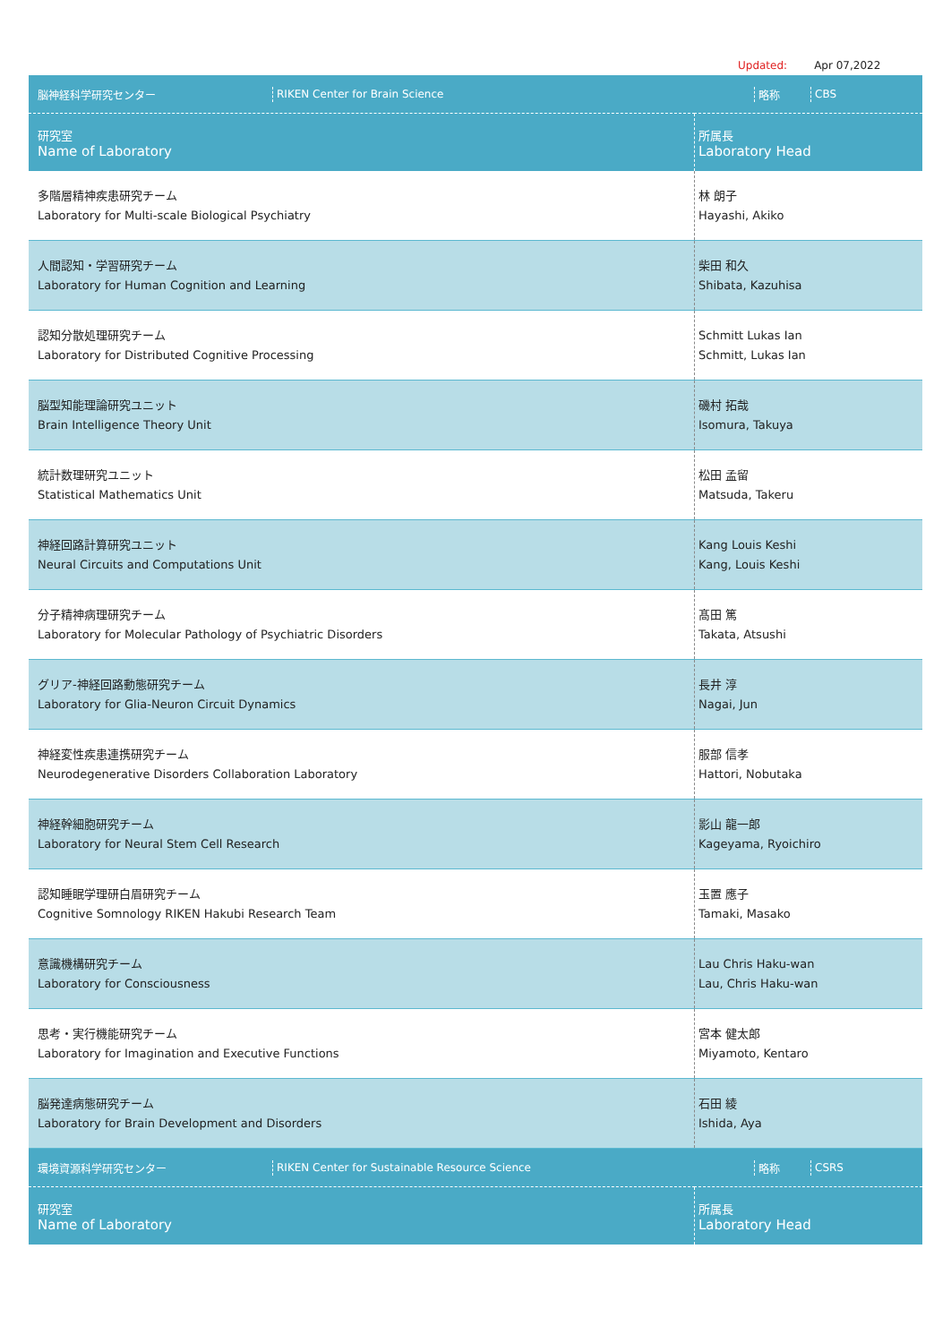Updated: Apr 07,2022
| / 脳神経科学研究センター / RIKEN Center for Brain Science / 略称 / CBS / | |
| 研究室 Name of Laboratory | 所属長 Laboratory Head |
| 多階層精神疾患研究チーム Laboratory for Multi-scale Biological Psychiatry | 林 朗子 Hayashi, Akiko |
| 人間認知・学習研究チーム Laboratory for Human Cognition and Learning | 柴田 和久 Shibata, Kazuhisa |
| 認知分散処理研究チーム Laboratory for Distributed Cognitive Processing | Schmitt Lukas Ian Schmitt, Lukas Ian |
| 脳型知能理論研究ユニット Brain Intelligence Theory Unit | 磯村 拓哉 Isomura, Takuya |
| 統計数理研究ユニット Statistical Mathematics Unit | 松田 孟留 Matsuda, Takeru |
| 神経回路計算研究ユニット Neural Circuits and Computations Unit | Kang Louis Keshi Kang, Louis Keshi |
| 分子精神病理研究チーム Laboratory for Molecular Pathology of Psychiatric Disorders | 髙田 篤 Takata, Atsushi |
| グリア-神経回路動態研究チーム Laboratory for Glia-Neuron Circuit Dynamics | 長井 淳 Nagai, Jun |
| 神経変性疾患連携研究チーム Neurodegenerative Disorders Collaboration Laboratory | 服部 信孝 Hattori, Nobutaka |
| 神経幹細胞研究チーム Laboratory for Neural Stem Cell Research | 影山 龍一郎 Kageyama, Ryoichiro |
| 認知睡眠学理研白眉研究チーム Cognitive Somnology RIKEN Hakubi Research Team | 玉置 應子 Tamaki, Masako |
| 意識機構研究チーム Laboratory for Consciousness | Lau Chris Haku-wan Lau, Chris Haku-wan |
| 思考・実行機能研究チーム Laboratory for Imagination and Executive Functions | 宮本 健太郎 Miyamoto, Kentaro |
| 脳発達病態研究チーム Laboratory for Brain Development and Disorders | 石田 綾 Ishida, Aya |
| / 環境資源科学研究センター / RIKEN Center for Sustainable Resource Science / 略称 / CSRS / | |
| 研究室 Name of Laboratory | 所属長 Laboratory Head |